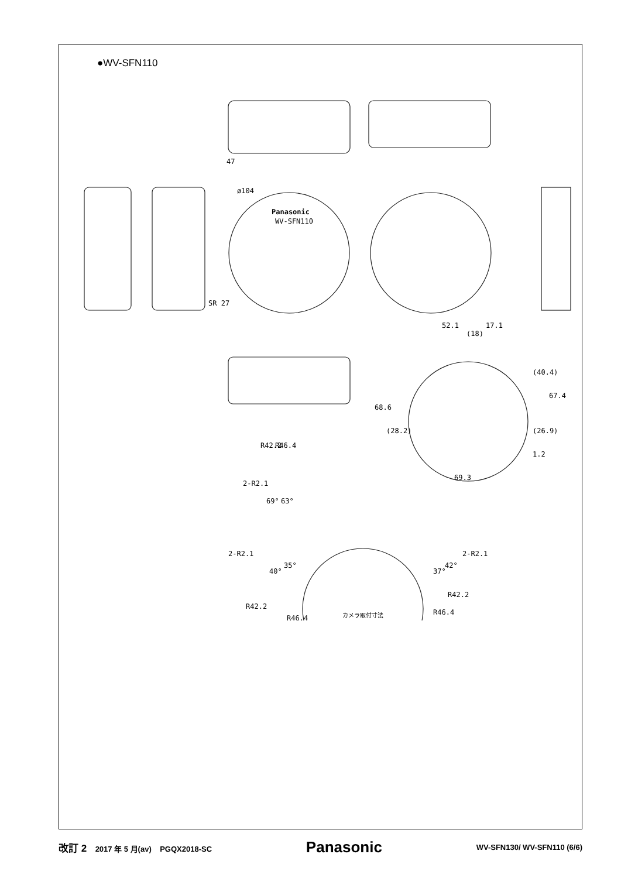●WV-SFN110
Panasonic
WV-SFN110
47
SR 27
ø104
52.1
17.1
(18)
68.6
(28.2)
(40.4)
67.4
(26.9)
1.2
69.3
R46.4
R42.2
2-R2.1
69°
63°
2-R2.1
2-R2.1
40°
35°
37°
42°
R42.2
R46.4
R42.2
R46.4
カメラ取付寸法
改訂 2 2017 年 5 月(av) PGQX2018-SC Panasonic WV-SFN130/ WV-SFN110 (6/6)